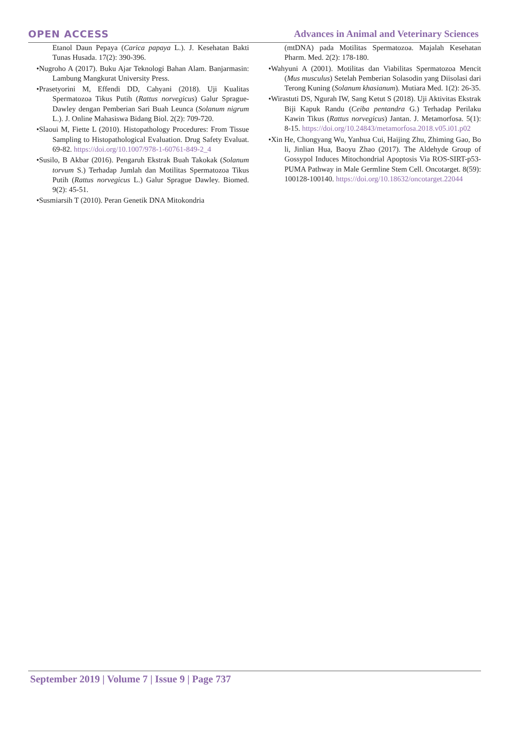OPEN ACCESS
Advances in Animal and Veterinary Sciences
Etanol Daun Pepaya (Carica papaya L.). J. Kesehatan Bakti Tunas Husada. 17(2): 390-396.
•Nugroho A (2017). Buku Ajar Teknologi Bahan Alam. Banjarmasin: Lambung Mangkurat University Press.
•Prasetyorini M, Effendi DD, Cahyani (2018). Uji Kualitas Spermatozoa Tikus Putih (Rattus norvegicus) Galur Sprague-Dawley dengan Pemberian Sari Buah Leunca (Solanum nigrum L.). J. Online Mahasiswa Bidang Biol. 2(2): 709-720.
•Slaoui M, Fiette L (2010). Histopathology Procedures: From Tissue Sampling to Histopathological Evaluation. Drug Safety Evaluat. 69-82. https://doi.org/10.1007/978-1-60761-849-2_4
•Susilo, B Akbar (2016). Pengaruh Ekstrak Buah Takokak (Solanum torvum S.) Terhadap Jumlah dan Motilitas Spermatozoa Tikus Putih (Rattus norvegicus L.) Galur Sprague Dawley. Biomed. 9(2): 45-51.
•Susmiarsih T (2010). Peran Genetik DNA Mitokondria
(mtDNA) pada Motilitas Spermatozoa. Majalah Kesehatan Pharm. Med. 2(2): 178-180.
•Wahyuni A (2001). Motilitas dan Viabilitas Spermatozoa Mencit (Mus musculus) Setelah Pemberian Solasodin yang Diisolasi dari Terong Kuning (Solanum khasianum). Mutiara Med. 1(2): 26-35.
•Wirastuti DS, Ngurah IW, Sang Ketut S (2018). Uji Aktivitas Ekstrak Biji Kapuk Randu (Ceiba pentandra G.) Terhadap Perilaku Kawin Tikus (Rattus norvegicus) Jantan. J. Metamorfosa. 5(1): 8-15. https://doi.org/10.24843/metamorfosa.2018.v05.i01.p02
•Xin He, Chongyang Wu, Yanhua Cui, Haijing Zhu, Zhiming Gao, Bo li, Jinlian Hua, Baoyu Zhao (2017). The Aldehyde Group of Gossypol Induces Mitochondrial Apoptosis Via ROS-SIRT-p53-PUMA Pathway in Male Germline Stem Cell. Oncotarget. 8(59): 100128-100140. https://doi.org/10.18632/oncotarget.22044
September 2019 | Volume 7 | Issue 9 | Page 737